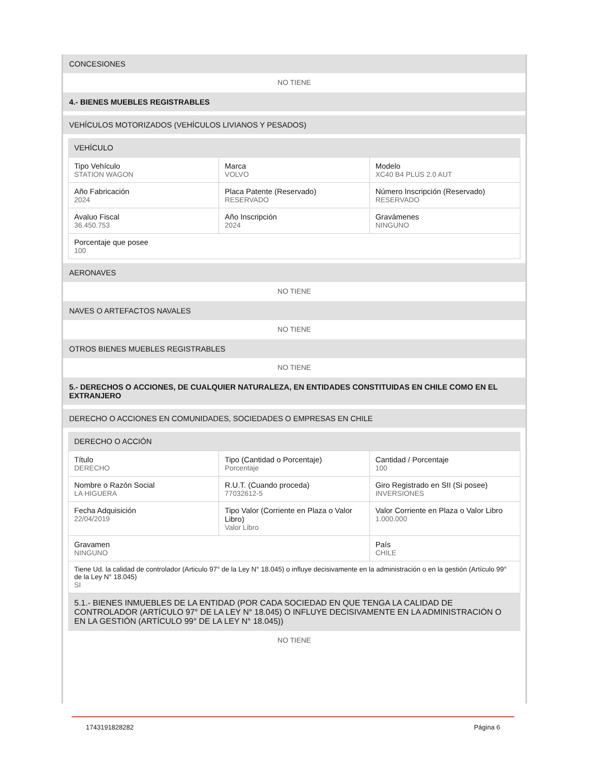CONCESIONES
NO TIENE
4.- BIENES MUEBLES REGISTRABLES
VEHÍCULOS MOTORIZADOS (VEHÍCULOS LIVIANOS Y PESADOS)
VEHÍCULO
| Tipo Vehículo STATION WAGON | Marca VOLVO | Modelo XC40 B4 PLUS 2.0 AUT |
| Año Fabricación 2024 | Placa Patente (Reservado) RESERVADO | Número Inscripción (Reservado) RESERVADO |
| Avaluo Fiscal 36.450.753 | Año Inscripción 2024 | Gravámenes NINGUNO |
| Porcentaje que posee 100 | | |
AERONAVES
NO TIENE
NAVES O ARTEFACTOS NAVALES
NO TIENE
OTROS BIENES MUEBLES REGISTRABLES
NO TIENE
5.- DERECHOS O ACCIONES, DE CUALQUIER NATURALEZA, EN ENTIDADES CONSTITUIDAS EN CHILE COMO EN EL EXTRANJERO
DERECHO O ACCIONES EN COMUNIDADES, SOCIEDADES O EMPRESAS EN CHILE
DERECHO O ACCIÓN
| Título DERECHO | Tipo (Cantidad o Porcentaje) Porcentaje | Cantidad / Porcentaje 100 |
| Nombre o Razón Social LA HIGUERA | R.U.T. (Cuando proceda) 77032612-5 | Giro Registrado en SII (Si posee) INVERSIONES |
| Fecha Adquisición 22/04/2019 | Tipo Valor (Corriente en Plaza o Valor Libro) Valor Libro | Valor Corriente en Plaza o Valor Libro 1.000.000 |
| Gravamen NINGUNO | | País CHILE |
| Tiene Ud. la calidad de controlador (Articulo 97° de la Ley N° 18.045) o influye decisivamente en la administración o en la gestión (Artículo 99° de la Ley N° 18.045) SI | | |
5.1.- BIENES INMUEBLES DE LA ENTIDAD (POR CADA SOCIEDAD EN QUE TENGA LA CALIDAD DE CONTROLADOR (ARTÍCULO 97° DE LA LEY N° 18.045) O INFLUYE DECISIVAMENTE EN LA ADMINISTRACIÓN O EN LA GESTIÓN (ARTÍCULO 99° DE LA LEY N° 18.045))
NO TIENE
1743191828282 Página 6